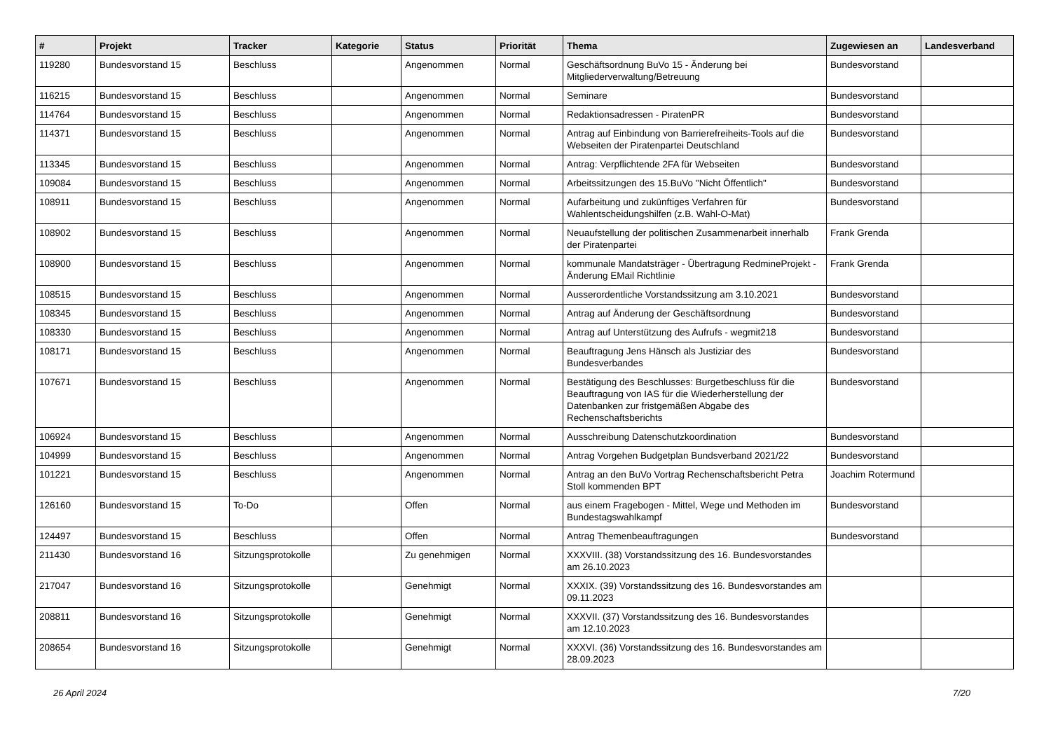| # | Projekt | Tracker | Kategorie | Status | Priorität | Thema | Zugewiesen an | Landesverband |
| --- | --- | --- | --- | --- | --- | --- | --- | --- |
| 119280 | Bundesvorstand 15 | Beschluss | | Angenommen | Normal | Geschäftsordnung BuVo 15 - Änderung bei Mitgliederverwaltung/Betreuung | Bundesvorstand | |
| 116215 | Bundesvorstand 15 | Beschluss | | Angenommen | Normal | Seminare | Bundesvorstand | |
| 114764 | Bundesvorstand 15 | Beschluss | | Angenommen | Normal | Redaktionsadressen - PiratenPR | Bundesvorstand | |
| 114371 | Bundesvorstand 15 | Beschluss | | Angenommen | Normal | Antrag auf Einbindung von Barrierefreiheits-Tools auf die Webseiten der Piratenpartei Deutschland | Bundesvorstand | |
| 113345 | Bundesvorstand 15 | Beschluss | | Angenommen | Normal | Antrag: Verpflichtende 2FA für Webseiten | Bundesvorstand | |
| 109084 | Bundesvorstand 15 | Beschluss | | Angenommen | Normal | Arbeitssitzungen des 15.BuVo "Nicht Öffentlich" | Bundesvorstand | |
| 108911 | Bundesvorstand 15 | Beschluss | | Angenommen | Normal | Aufarbeitung und zukünftiges Verfahren für Wahlentscheidungshilfen (z.B. Wahl-O-Mat) | Bundesvorstand | |
| 108902 | Bundesvorstand 15 | Beschluss | | Angenommen | Normal | Neuaufstellung der politischen Zusammenarbeit innerhalb der Piratenpartei | Frank Grenda | |
| 108900 | Bundesvorstand 15 | Beschluss | | Angenommen | Normal | kommunale Mandatsträger - Übertragung RedmineProjekt - Änderung EMail Richtlinie | Frank Grenda | |
| 108515 | Bundesvorstand 15 | Beschluss | | Angenommen | Normal | Ausserordentliche Vorstandssitzung am 3.10.2021 | Bundesvorstand | |
| 108345 | Bundesvorstand 15 | Beschluss | | Angenommen | Normal | Antrag auf Änderung der Geschäftsordnung | Bundesvorstand | |
| 108330 | Bundesvorstand 15 | Beschluss | | Angenommen | Normal | Antrag auf Unterstützung des Aufrufs - wegmit218 | Bundesvorstand | |
| 108171 | Bundesvorstand 15 | Beschluss | | Angenommen | Normal | Beauftragung Jens Hänsch als Justiziar des Bundesverbandes | Bundesvorstand | |
| 107671 | Bundesvorstand 15 | Beschluss | | Angenommen | Normal | Bestätigung des Beschlusses: Burgetbeschluss für die Beauftragung von IAS für die Wiederherstellung der Datenbanken zur fristgemäßen Abgabe des Rechenschaftsberichts | Bundesvorstand | |
| 106924 | Bundesvorstand 15 | Beschluss | | Angenommen | Normal | Ausschreibung Datenschutzkoordination | Bundesvorstand | |
| 104999 | Bundesvorstand 15 | Beschluss | | Angenommen | Normal | Antrag Vorgehen Budgetplan Bundsverband 2021/22 | Bundesvorstand | |
| 101221 | Bundesvorstand 15 | Beschluss | | Angenommen | Normal | Antrag an den BuVo Vortrag Rechenschaftsbericht Petra Stoll kommenden BPT | Joachim Rotermund | |
| 126160 | Bundesvorstand 15 | To-Do | | Offen | Normal | aus einem Fragebogen - Mittel, Wege und Methoden im Bundestagswahlkampf | Bundesvorstand | |
| 124497 | Bundesvorstand 15 | Beschluss | | Offen | Normal | Antrag Themenbeauftragungen | Bundesvorstand | |
| 211430 | Bundesvorstand 16 | Sitzungsprotokolle | | Zu genehmigen | Normal | XXXVIII. (38) Vorstandssitzung des 16. Bundesvorstandes am 26.10.2023 | | |
| 217047 | Bundesvorstand 16 | Sitzungsprotokolle | | Genehmigt | Normal | XXXIX. (39) Vorstandssitzung des 16. Bundesvorstandes am 09.11.2023 | | |
| 208811 | Bundesvorstand 16 | Sitzungsprotokolle | | Genehmigt | Normal | XXXVII. (37) Vorstandssitzung des 16. Bundesvorstandes am 12.10.2023 | | |
| 208654 | Bundesvorstand 16 | Sitzungsprotokolle | | Genehmigt | Normal | XXXVI. (36) Vorstandssitzung des 16. Bundesvorstandes am 28.09.2023 | | |
26 April 2024 7/20